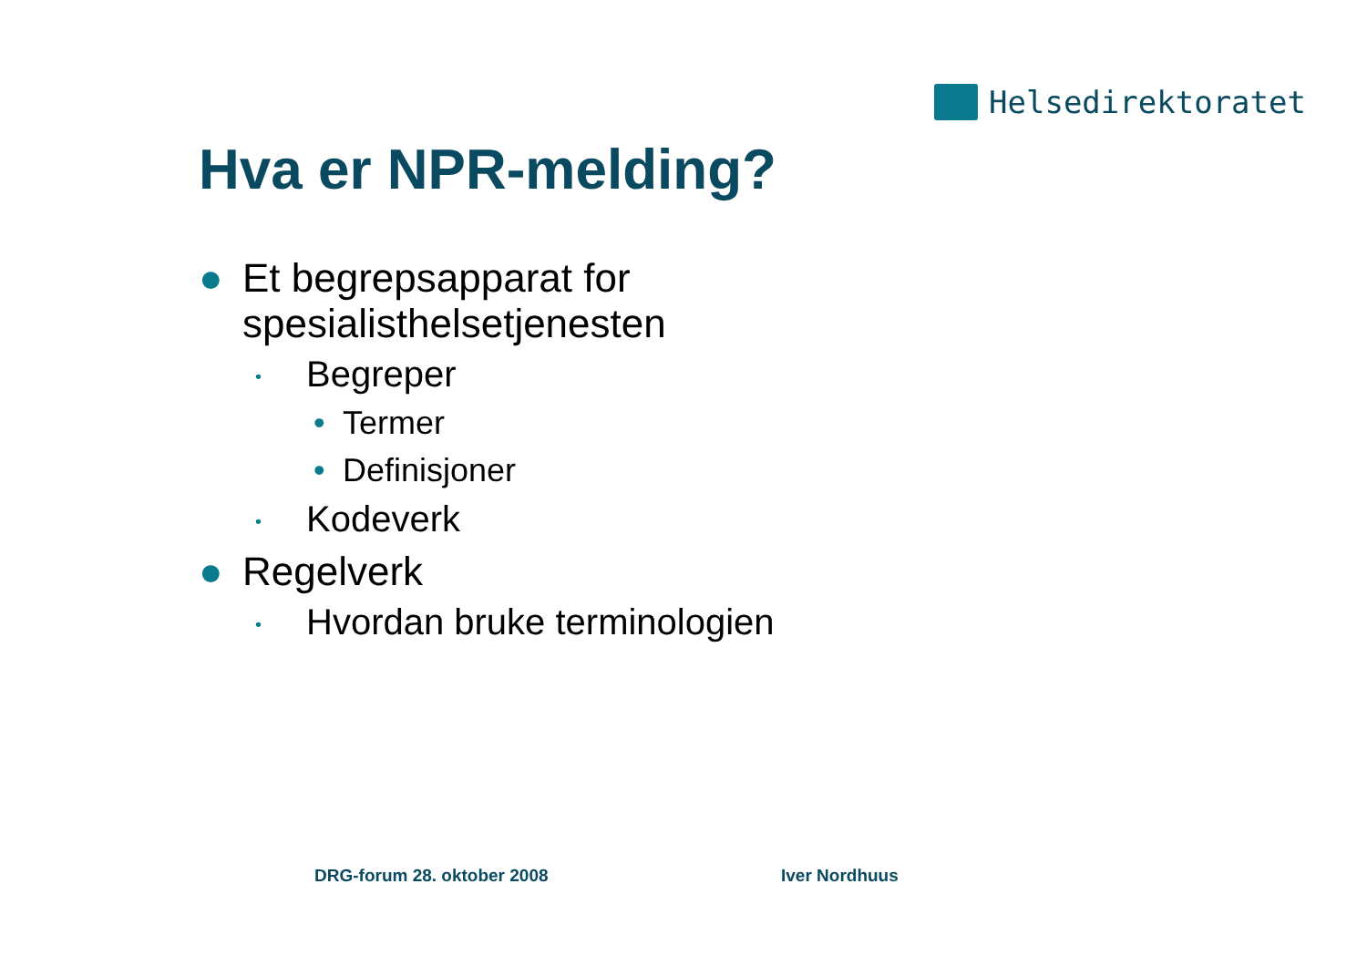Helsedirektoratet
Hva er NPR-melding?
● Et begrepsapparat for
spesialisthelsetjenesten
• Begreper
• Termer
• Definisjoner
• Kodeverk
● Regelverk
• Hvordan bruke terminologien
DRG-forum 28. oktober 2008 Iver Nordhuus